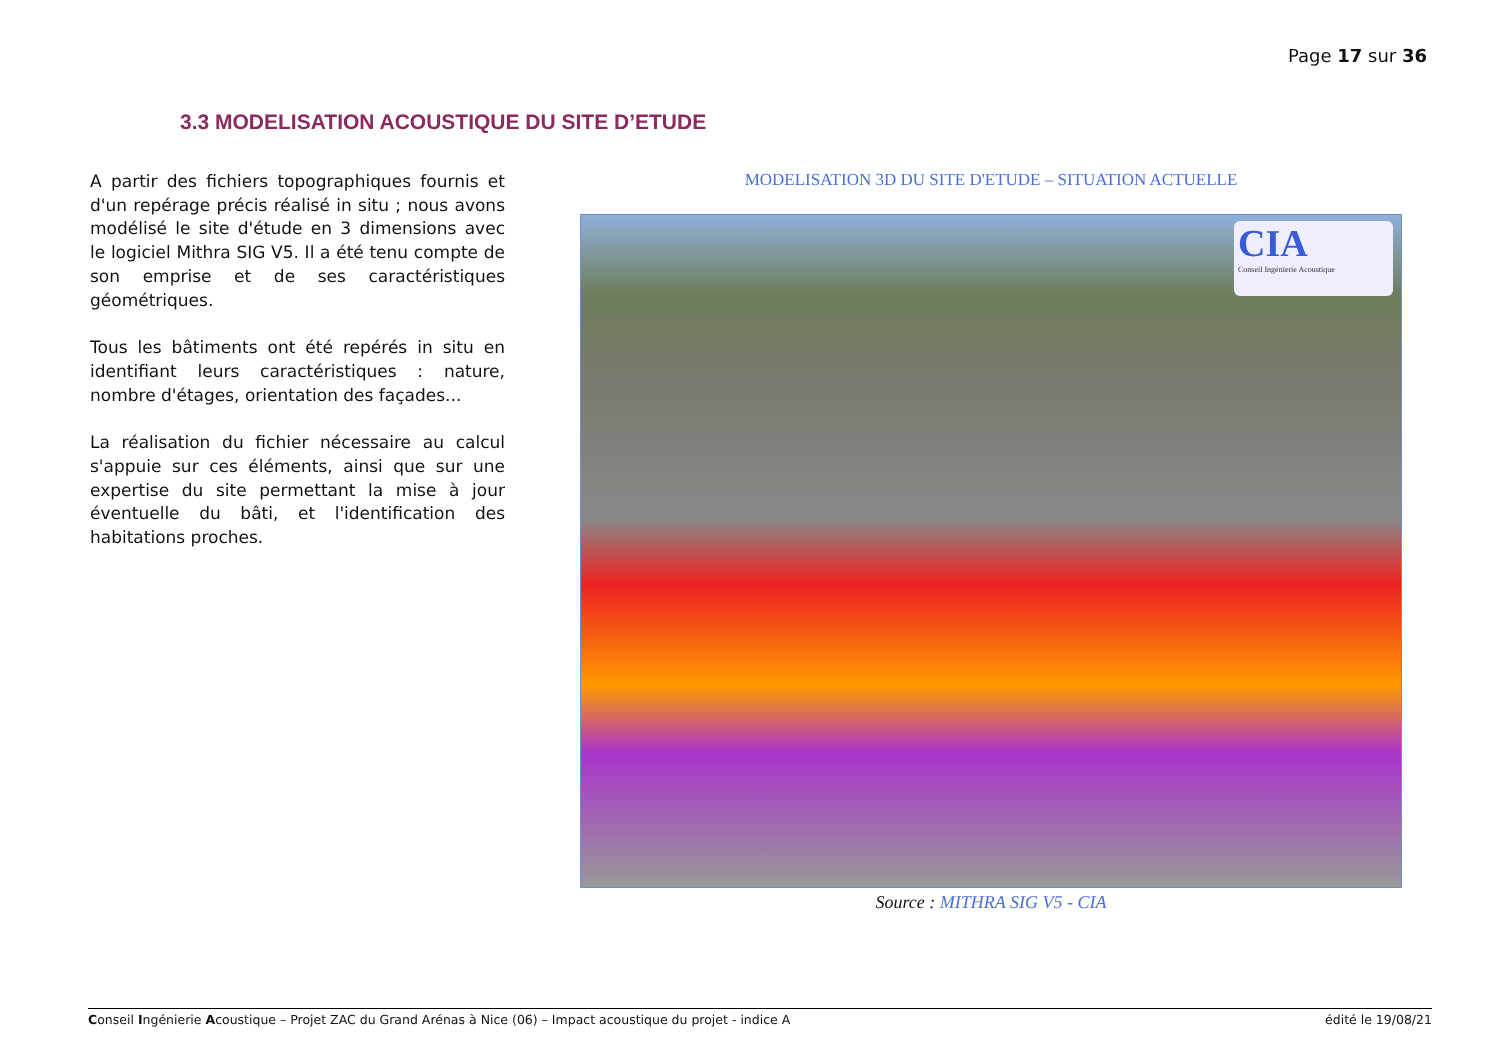Page 17 sur 36
3.3 MODELISATION ACOUSTIQUE DU SITE D’ETUDE
A partir des fichiers topographiques fournis et d'un repérage précis réalisé in situ ; nous avons modélisé le site d'étude en 3 dimensions avec le logiciel Mithra SIG V5. Il a été tenu compte de son emprise et de ses caractéristiques géométriques.
Tous les bâtiments ont été repérés in situ en identifiant leurs caractéristiques : nature, nombre d'étages, orientation des façades...
La réalisation du fichier nécessaire au calcul s'appuie sur ces éléments, ainsi que sur une expertise du site permettant la mise à jour éventuelle du bâti, et l'identification des habitations proches.
MODELISATION 3D DU SITE D'ETUDE – SITUATION ACTUELLE
CIA
Conseil Ingénierie Acoustique
Source : MITHRA SIG V5 - CIA
Conseil Ingénierie Acoustique – Projet ZAC du Grand Arénas à Nice (06) – Impact acoustique du projet - indice A édité le 19/08/21